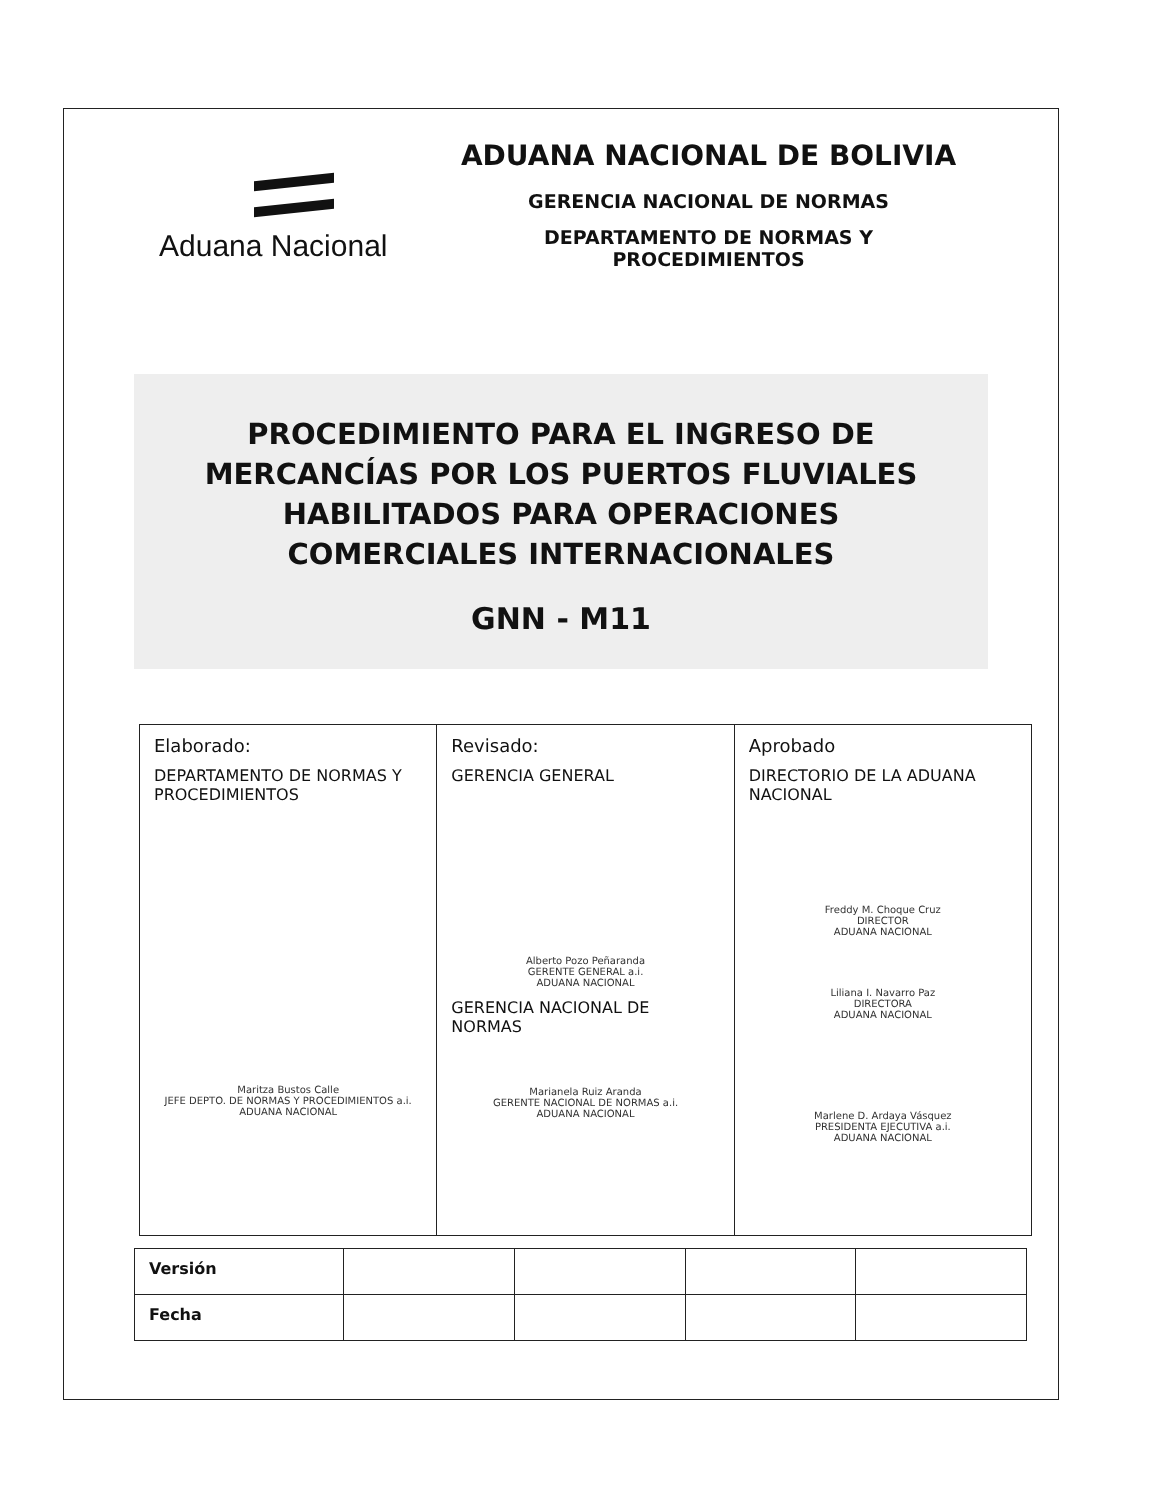Aduana Nacional
ADUANA NACIONAL DE BOLIVIA
GERENCIA NACIONAL DE NORMAS
DEPARTAMENTO DE NORMAS Y
PROCEDIMIENTOS
PROCEDIMIENTO PARA EL INGRESO DE
MERCANCÍAS POR LOS PUERTOS FLUVIALES
HABILITADOS PARA OPERACIONES
COMERCIALES INTERNACIONALES
GNN - M11
| Elaborado: DEPARTAMENTO DE NORMAS Y PROCEDIMIENTOS Maritza Bustos Calle JEFE DEPTO. DE NORMAS Y PROCEDIMIENTOS a.i. ADUANA NACIONAL | Revisado: GERENCIA GENERAL Alberto Pozo Peñaranda GERENTE GENERAL a.i. ADUANA NACIONAL GERENCIA NACIONAL DE NORMAS Marianela Ruiz Aranda GERENTE NACIONAL DE NORMAS a.i. ADUANA NACIONAL | Aprobado DIRECTORIO DE LA ADUANA NACIONAL Freddy M. Choque Cruz DIRECTOR ADUANA NACIONAL Liliana I. Navarro Paz DIRECTORA ADUANA NACIONAL Marlene D. Ardaya Vásquez PRESIDENTA EJECUTIVA a.i. ADUANA NACIONAL |
| Versión | | | | |
| Fecha | | | | |